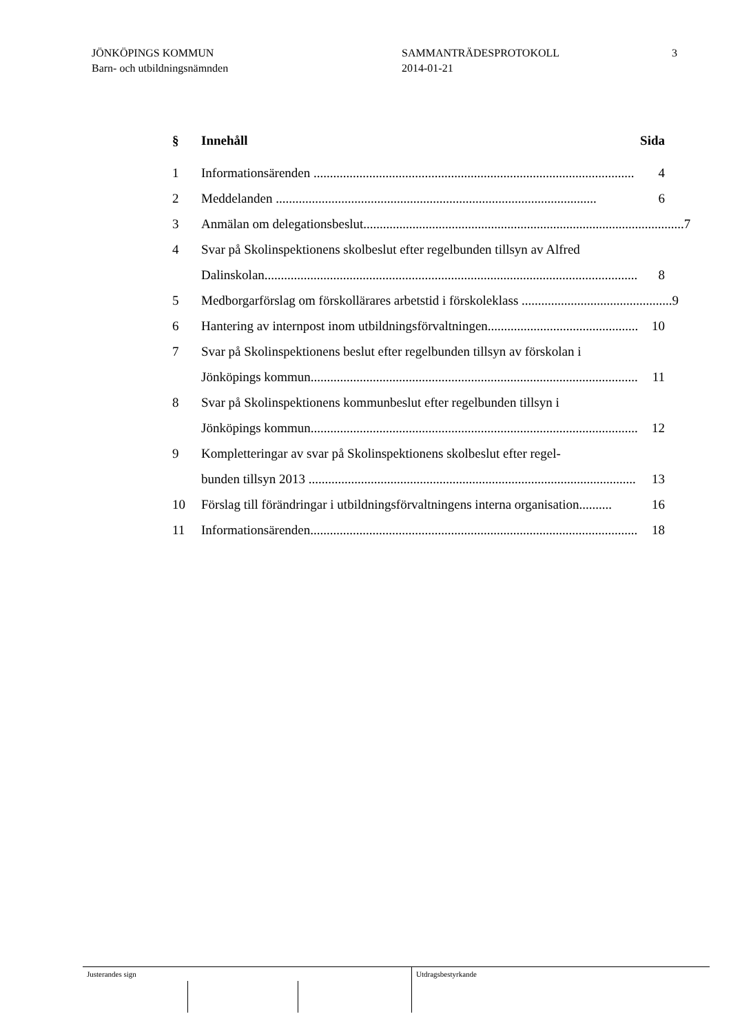JÖNKÖPINGS KOMMUN
Barn- och utbildningsnämnden
SAMMANTRÄDESPROTOKOLL
2014-01-21
3
§ Innehåll Sida
1 Informationsärenden .................................................................................................. 4
2 Meddelanden .................................................................................................. 6
3 Anmälan om delegationsbeslut.................................................................................................. 7
4 Svar på Skolinspektionens skolbeslut efter regelbunden tillsyn av Alfred
Dalinskolan.................................................................................................................. 8
5 Medborgarförslag om förskollärares arbetstid i förskoleklass .............................................. 9
6 Hantering av internpost inom utbildningsförvaltningen.............................................. 10
7 Svar på Skolinspektionens beslut efter regelbunden tillsyn av förskolan i
Jönköpings kommun.................................................................................................... 11
8 Svar på Skolinspektionens kommunbeslut efter regelbunden tillsyn i
Jönköpings kommun.................................................................................................... 12
9 Kompletteringar av svar på Skolinspektionens skolbeslut efter regel-
bunden tillsyn 2013 .................................................................................................... 13
10 Förslag till förändringar i utbildningsförvaltningens interna organisation.......... 16
11 Informationsärenden.................................................................................................... 18
Justerandes sign Utdragsbestyrkande